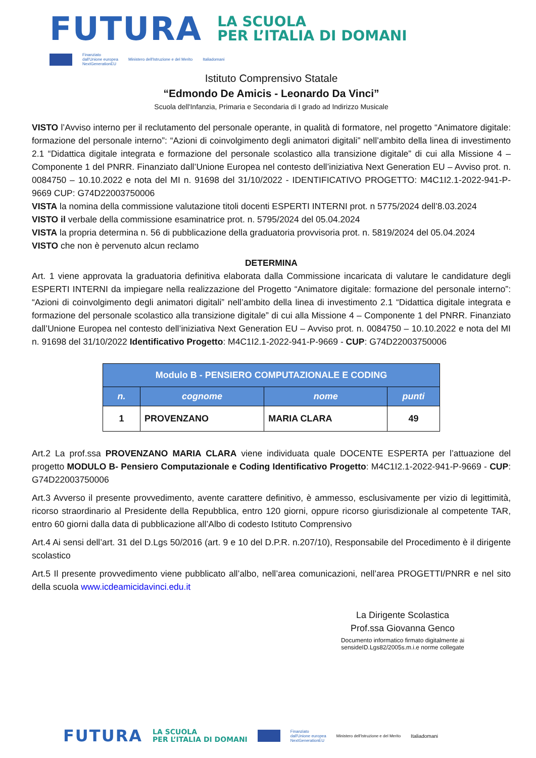FUTURA
LA SCUOLA
PER L’ITALIA DI DOMANI
Finanziato
dall'Unione europea
NextGenerationEU
Ministero dell'Istruzione e del Merito
Italiadomani
Istituto Comprensivo Statale
“Edmondo De Amicis - Leonardo Da Vinci”
Scuola dell'Infanzia, Primaria e Secondaria di I grado ad Indirizzo Musicale
VISTO l’Avviso interno per il reclutamento del personale operante, in qualità di formatore, nel progetto “Animatore digitale: formazione del personale interno”: “Azioni di coinvolgimento degli animatori digitali” nell’ambito della linea di investimento 2.1 “Didattica digitale integrata e formazione del personale scolastico alla transizione digitale” di cui alla Missione 4 – Componente 1 del PNRR. Finanziato dall’Unione Europea nel contesto dell’iniziativa Next Generation EU – Avviso prot. n. 0084750 – 10.10.2022 e nota del MI n. 91698 del 31/10/2022 - IDENTIFICATIVO PROGETTO: M4C1I2.1-2022-941-P-9669 CUP: G74D22003750006
VISTA la nomina della commissione valutazione titoli docenti ESPERTI INTERNI prot. n 5775/2024 dell’8.03.2024
VISTO il verbale della commissione esaminatrice prot. n. 5795/2024 del 05.04.2024
VISTA la propria determina n. 56 di pubblicazione della graduatoria provvisoria prot. n. 5819/2024 del 05.04.2024
VISTO che non è pervenuto alcun reclamo
DETERMINA
Art. 1 viene approvata la graduatoria definitiva elaborata dalla Commissione incaricata di valutare le candidature degli ESPERTI INTERNI da impiegare nella realizzazione del Progetto “Animatore digitale: formazione del personale interno”: “Azioni di coinvolgimento degli animatori digitali” nell’ambito della linea di investimento 2.1 “Didattica digitale integrata e formazione del personale scolastico alla transizione digitale” di cui alla Missione 4 – Componente 1 del PNRR. Finanziato dall’Unione Europea nel contesto dell’iniziativa Next Generation EU – Avviso prot. n. 0084750 – 10.10.2022 e nota del MI n. 91698 del 31/10/2022 Identificativo Progetto: M4C1I2.1-2022-941-P-9669 - CUP: G74D22003750006
| Modulo B - PENSIERO COMPUTAZIONALE E CODING | | | |
| --- | --- | --- | --- |
| n. | cognome | nome | punti |
| 1 | PROVENZANO | MARIA CLARA | 49 |
Art.2 La prof.ssa PROVENZANO MARIA CLARA viene individuata quale DOCENTE ESPERTA per l’attuazione del progetto MODULO B- Pensiero Computazionale e Coding Identificativo Progetto: M4C1I2.1-2022-941-P-9669 - CUP: G74D22003750006
Art.3 Avverso il presente provvedimento, avente carattere definitivo, è ammesso, esclusivamente per vizio di legittimità, ricorso straordinario al Presidente della Repubblica, entro 120 giorni, oppure ricorso giurisdizionale al competente TAR, entro 60 giorni dalla data di pubblicazione all’Albo di codesto Istituto Comprensivo
Art.4 Ai sensi dell’art. 31 del D.Lgs 50/2016 (art. 9 e 10 del D.P.R. n.207/10), Responsabile del Procedimento è il dirigente scolastico
Art.5 Il presente provvedimento viene pubblicato all’albo, nell’area comunicazioni, nell’area PROGETTI/PNRR e nel sito della scuola www.icdeamicidavinci.edu.it
La Dirigente Scolastica
Prof.ssa Giovanna Genco
Documento informatico firmato digitalmente ai
sensideID.Lgs82/2005s.m.i.e norme collegate
FUTURA
LA SCUOLA
PER L’ITALIA DI DOMANI
Finanziato
dall'Unione europea
NextGenerationEU
Ministero dell'Istruzione e del Merito
Italiadomani